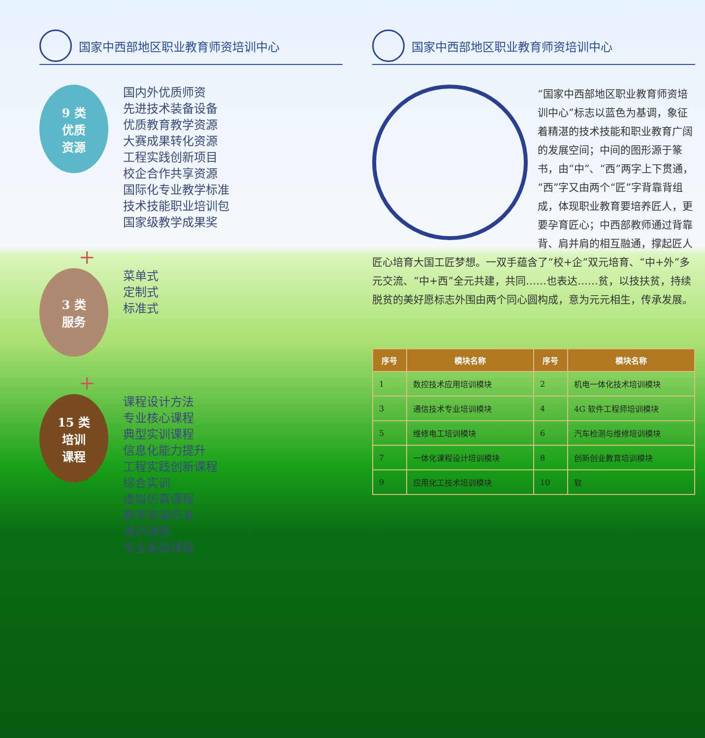国家中西部地区职业教育师资培训中心
9 类
优质
资源
国内外优质师资
先进技术装备设备
优质教育教学资源
大赛成果转化资源
工程实践创新项目
校企合作共享资源
国际化专业教学标准
技术技能职业培训包
国家级教学成果奖
+
3 类
服务
菜单式
定制式
标准式
+
15 类
培训
课程
课程设计方法
专业核心课程
典型实训课程
信息化能力提升
工程实践创新课程
综合实训
虚拟仿真课程
教学资源开发
通识课程
专业基础课程
国家中西部地区职业教育师资培训中心
“国家中西部地区职业教育师资培训中心”标志以蓝色为基调，象征着精湛的技术技能和职业教育广阔的发展空间；中间的图形源于篆书，由“中”、“西”两字上下贯通，“西”字又由两个“匠”字背靠背组成，体现职业教育要培养匠人，更要孕育匠心；中西部教师通过背靠背、肩并肩的相互融通，撑起匠人匠心培育大国工匠梦想。一双手蕴含了“校+企”双元培育、“中+外”多元交流、“中+西”全元共建，共同……也表达……贫，以技扶贫，持续脱贫的美好愿标志外围由两个同心圆构成，意为元元相生，传承发展。
| 序号 | 模块名称 | 序号 | 模块名称 |
| --- | --- | --- | --- |
| 1 | 数控技术应用培训模块 | 2 | 机电一体化技术培训模块 |
| 3 | 通信技术专业培训模块 | 4 | 4G 软件工程师培训模块 |
| 5 | 维修电工培训模块 | 6 | 汽车检测与维修培训模块 |
| 7 | 一体化课程设计培训模块 | 8 | 创新创业教育培训模块 |
| 9 | 应用化工技术培训模块 | 10 | 软 |